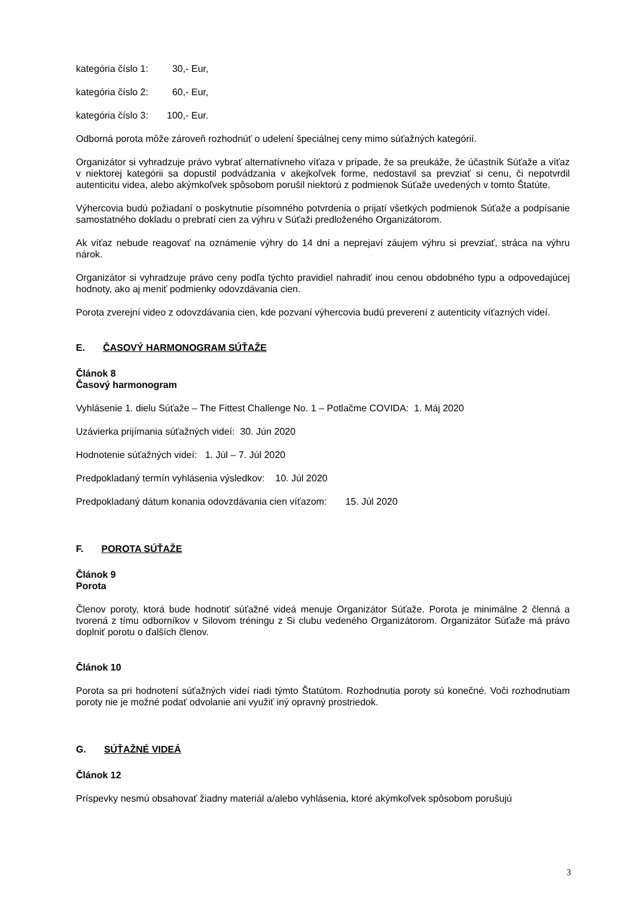kategória číslo 1: 30,- Eur,
kategória číslo 2: 60,- Eur,
kategória číslo 3: 100,- Eur.
Odborná porota môže zároveň rozhodnúť o udelení špeciálnej ceny mimo súťažných kategórií.
Organizátor si vyhradzuje právo vybrať alternatívneho víťaza v prípade, že sa preukáže, že účastník Súťaže a víťaz v niektorej kategórii sa dopustil podvádzania v akejkoľvek forme, nedostavil sa prevziať si cenu, či nepotvrdil autenticitu videa, alebo akýmkoľvek spôsobom porušil niektorú z podmienok Súťaže uvedených v tomto Štatúte.
Výhercovia budú požiadaní o poskytnutie písomného potvrdenia o prijatí všetkých podmienok Súťaže a podpísanie samostatného dokladu o prebratí cien za výhru v Súťaži predloženého Organizátorom.
Ak víťaz nebude reagovať na oznámenie výhry do 14 dní a neprejaví záujem výhru si prevziať, stráca na výhru nárok.
Organizátor si vyhradzuje právo ceny podľa týchto pravidiel nahradiť inou cenou obdobného typu a odpovedajúcej hodnoty, ako aj meniť podmienky odovzdávania cien.
Porota zverejní video z odovzdávania cien, kde pozvaní výhercovia budú preverení z autenticity víťazných videí.
E. ČASOVÝ HARMONOGRAM SÚŤAŽE
Článok 8
Časový harmonogram
Vyhlásenie 1. dielu Súťaže – The Fittest Challenge No. 1 – Potlačme COVIDA: 1. Máj 2020
Uzávierka prijímania súťažných videí: 30. Jún 2020
Hodnotenie súťažných videí: 1. Júl – 7. Júl 2020
Predpokladaný termín vyhlásenia výsledkov: 10. Júl 2020
Predpokladaný dátum konania odovzdávania cien víťazom: 15. Júl 2020
F. POROTA SÚŤAŽE
Článok 9
Porota
Členov poroty, ktorá bude hodnotiť súťažné videá menuje Organizátor Súťaže. Porota je minimálne 2 členná a tvorená z tímu odborníkov v Silovom tréningu z Si clubu vedeného Organizátorom. Organizátor Súťaže má právo doplniť porotu o ďalších členov.
Článok 10
Porota sa pri hodnotení súťažných videí riadi týmto Štatútom. Rozhodnutia poroty sú konečné. Voči rozhodnutiam poroty nie je možné podať odvolanie ani využiť iný opravný prostriedok.
G. SÚŤAŽNÉ VIDEÁ
Článok 12
Príspevky nesmú obsahovať žiadny materiál a/alebo vyhlásenia, ktoré akýmkoľvek spôsobom porušujú
3